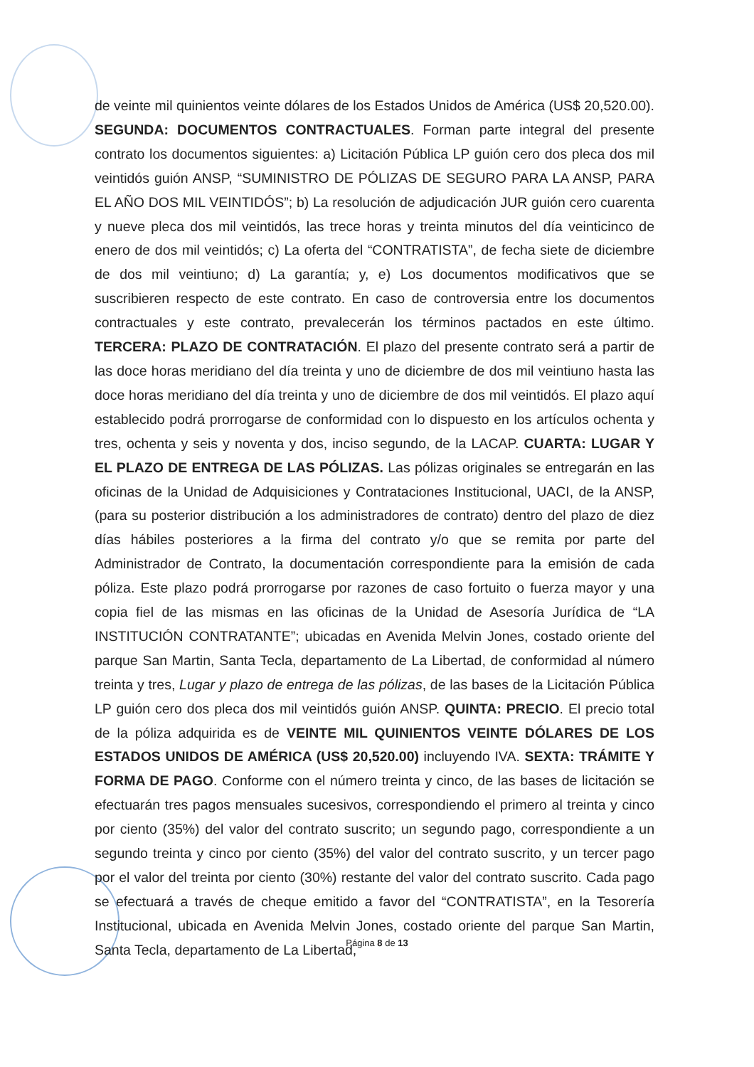de veinte mil quinientos veinte dólares de los Estados Unidos de América (US$ 20,520.00). SEGUNDA: DOCUMENTOS CONTRACTUALES. Forman parte integral del presente contrato los documentos siguientes: a) Licitación Pública LP guión cero dos pleca dos mil veintidós guión ANSP, “SUMINISTRO DE PÓLIZAS DE SEGURO PARA LA ANSP, PARA EL AÑO DOS MIL VEINTIDÓS”; b) La resolución de adjudicación JUR guión cero cuarenta y nueve pleca dos mil veintidós, las trece horas y treinta minutos del día veinticinco de enero de dos mil veintidós; c) La oferta del “CONTRATISTA”, de fecha siete de diciembre de dos mil veintiuno; d) La garantía; y, e) Los documentos modificativos que se suscribieren respecto de este contrato. En caso de controversia entre los documentos contractuales y este contrato, prevalecerán los términos pactados en este último. TERCERA: PLAZO DE CONTRATACIÓN. El plazo del presente contrato será a partir de las doce horas meridiano del día treinta y uno de diciembre de dos mil veintiuno hasta las doce horas meridiano del día treinta y uno de diciembre de dos mil veintidós. El plazo aquí establecido podrá prorrogarse de conformidad con lo dispuesto en los artículos ochenta y tres, ochenta y seis y noventa y dos, inciso segundo, de la LACAP. CUARTA: LUGAR Y EL PLAZO DE ENTREGA DE LAS PÓLIZAS. Las pólizas originales se entregarán en las oficinas de la Unidad de Adquisiciones y Contrataciones Institucional, UACI, de la ANSP, (para su posterior distribución a los administradores de contrato) dentro del plazo de diez días hábiles posteriores a la firma del contrato y/o que se remita por parte del Administrador de Contrato, la documentación correspondiente para la emisión de cada póliza. Este plazo podrá prorrogarse por razones de caso fortuito o fuerza mayor y una copia fiel de las mismas en las oficinas de la Unidad de Asesoría Jurídica de “LA INSTITUCIÓN CONTRATANTE”; ubicadas en Avenida Melvin Jones, costado oriente del parque San Martin, Santa Tecla, departamento de La Libertad, de conformidad al número treinta y tres, Lugar y plazo de entrega de las pólizas, de las bases de la Licitación Pública LP guión cero dos pleca dos mil veintidós guión ANSP. QUINTA: PRECIO. El precio total de la póliza adquirida es de VEINTE MIL QUINIENTOS VEINTE DÓLARES DE LOS ESTADOS UNIDOS DE AMÉRICA (US$ 20,520.00) incluyendo IVA. SEXTA: TRÁMITE Y FORMA DE PAGO. Conforme con el número treinta y cinco, de las bases de licitación se efectuarán tres pagos mensuales sucesivos, correspondiendo el primero al treinta y cinco por ciento (35%) del valor del contrato suscrito; un segundo pago, correspondiente a un segundo treinta y cinco por ciento (35%) del valor del contrato suscrito, y un tercer pago por el valor del treinta por ciento (30%) restante del valor del contrato suscrito. Cada pago se efectuará a través de cheque emitido a favor del “CONTRATISTA”, en la Tesorería Institucional, ubicada en Avenida Melvin Jones, costado oriente del parque San Martin, Santa Tecla, departamento de La Libertad,
Página 8 de 13